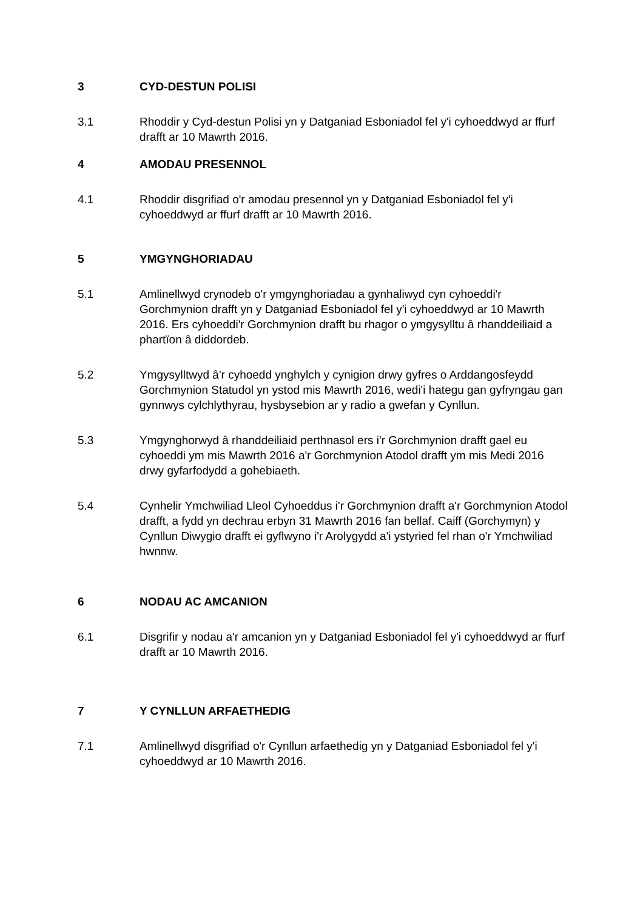3 CYD-DESTUN POLISI
3.1 Rhoddir y Cyd-destun Polisi yn y Datganiad Esboniadol fel y'i cyhoeddwyd ar ffurf drafft ar 10 Mawrth 2016.
4 AMODAU PRESENNOL
4.1 Rhoddir disgrifiad o'r amodau presennol yn y Datganiad Esboniadol fel y'i cyhoeddwyd ar ffurf drafft ar 10 Mawrth 2016.
5 YMGYNGHORIADAU
5.1 Amlinellwyd crynodeb o'r ymgynghoriadau a gynhaliwyd cyn cyhoeddi'r Gorchmynion drafft yn y Datganiad Esboniadol fel y'i cyhoeddwyd ar 10 Mawrth 2016. Ers cyhoeddi'r Gorchmynion drafft bu rhagor o ymgysylltu â rhanddeiliaid a phartïon â diddordeb.
5.2 Ymgysylltwyd â'r cyhoedd ynghylch y cynigion drwy gyfres o Arddangosfeydd Gorchmynion Statudol yn ystod mis Mawrth 2016, wedi'i hategu gan gyfryngau gan gynnwys cylchlythyrau, hysbysebion ar y radio a gwefan y Cynllun.
5.3 Ymgynghorwyd â rhanddeiliaid perthnasol ers i'r Gorchmynion drafft gael eu cyhoeddi ym mis Mawrth 2016 a'r Gorchmynion Atodol drafft ym mis Medi 2016 drwy gyfarfodydd a gohebiaeth.
5.4 Cynhelir Ymchwiliad Lleol Cyhoeddus i'r Gorchmynion drafft a'r Gorchmynion Atodol drafft, a fydd yn dechrau erbyn 31 Mawrth 2016 fan bellaf. Caiff (Gorchymyn) y Cynllun Diwygio drafft ei gyflwyno i'r Arolygydd a'i ystyried fel rhan o'r Ymchwiliad hwnnw.
6 NODAU AC AMCANION
6.1 Disgrifir y nodau a'r amcanion yn y Datganiad Esboniadol fel y'i cyhoeddwyd ar ffurf drafft ar 10 Mawrth 2016.
7 Y CYNLLUN ARFAETHEDIG
7.1 Amlinellwyd disgrifiad o'r Cynllun arfaethedig yn y Datganiad Esboniadol fel y'i cyhoeddwyd ar 10 Mawrth 2016.